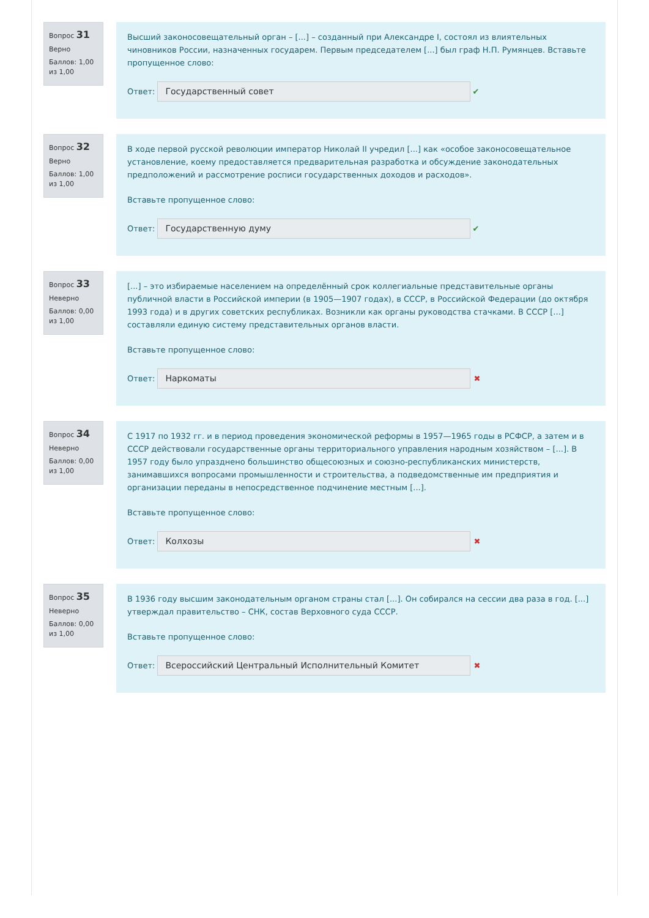Вопрос 31
Верно
Баллов: 1,00 из 1,00
Высший законосовещательный орган – [...] – созданный при Александре I, состоял из влиятельных чиновников России, назначенных государем. Первым председателем [...] был граф Н.П. Румянцев. Вставьте пропущенное слово:
Ответ:
Государственный совет
✔
Вопрос 32
Верно
Баллов: 1,00 из 1,00
В ходе первой русской революции император Николай II учредил [...] как «особое законосовещательное установление, коему предоставляется предварительная разработка и обсуждение законодательных предположений и рассмотрение росписи государственных доходов и расходов».
Вставьте пропущенное слово:
Ответ:
Государственную думу
✔
Вопрос 33
Неверно
Баллов: 0,00 из 1,00
[...] – это избираемые населением на определённый срок коллегиальные представительные органы публичной власти в Российской империи (в 1905—1907 годах), в СССР, в Российской Федерации (до октября 1993 года) и в других советских республиках. Возникли как органы руководства стачками. В СССР [...] составляли единую систему представительных органов власти.
Вставьте пропущенное слово:
Ответ:
Наркоматы
✖
Вопрос 34
Неверно
Баллов: 0,00 из 1,00
С 1917 по 1932 гг. и в период проведения экономической реформы в 1957—1965 годы в РСФСР, а затем и в СССР действовали государственные органы территориального управления народным хозяйством – [...]. В 1957 году было упразднено большинство общесоюзных и союзно-республиканских министерств, занимавшихся вопросами промышленности и строительства, а подведомственные им предприятия и организации переданы в непосредственное подчинение местным [...].
Вставьте пропущенное слово:
Ответ:
Колхозы
✖
Вопрос 35
Неверно
Баллов: 0,00 из 1,00
В 1936 году высшим законодательным органом страны стал [...]. Он собирался на сессии два раза в год. [...] утверждал правительство – СНК, состав Верховного суда СССР.
Вставьте пропущенное слово:
Ответ:
Всероссийский Центральный Исполнительный Комитет
✖